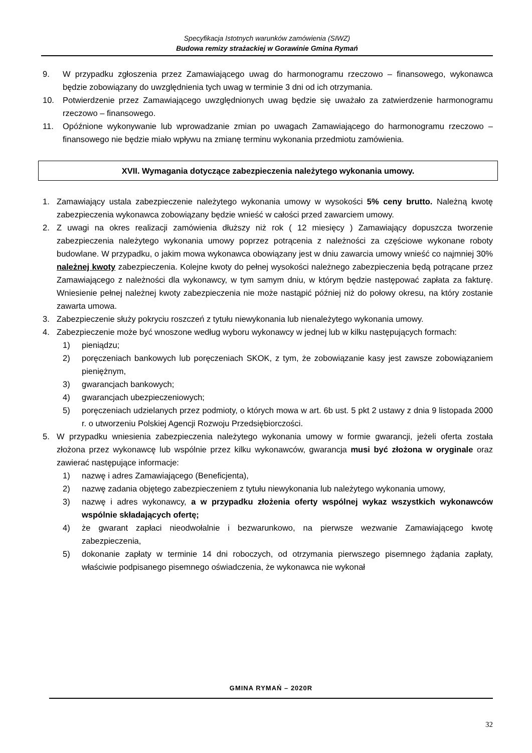Specyfikacja Istotnych warunków zamówienia (SIWZ)
Budowa remizy strażackiej w Gorawinie Gmina Rymań
9. W przypadku zgłoszenia przez Zamawiającego uwag do harmonogramu rzeczowo – finansowego, wykonawca będzie zobowiązany do uwzględnienia tych uwag w terminie 3 dni od ich otrzymania.
10. Potwierdzenie przez Zamawiającego uwzględnionych uwag będzie się uważało za zatwierdzenie harmonogramu rzeczowo – finansowego.
11. Opóźnione wykonywanie lub wprowadzanie zmian po uwagach Zamawiającego do harmonogramu rzeczowo – finansowego nie będzie miało wpływu na zmianę terminu wykonania przedmiotu zamówienia.
XVII. Wymagania dotyczące zabezpieczenia należytego wykonania umowy.
1. Zamawiający ustala zabezpieczenie należytego wykonania umowy w wysokości 5% ceny brutto. Należną kwotę zabezpieczenia wykonawca zobowiązany będzie wnieść w całości przed zawarciem umowy.
2. Z uwagi na okres realizacji zamówienia dłuższy niż rok ( 12 miesięcy ) Zamawiający dopuszcza tworzenie zabezpieczenia należytego wykonania umowy poprzez potrącenia z należności za częściowe wykonane roboty budowlane. W przypadku, o jakim mowa wykonawca obowiązany jest w dniu zawarcia umowy wnieść co najmniej 30% należnej kwoty zabezpieczenia. Kolejne kwoty do pełnej wysokości należnego zabezpieczenia będą potrącane przez Zamawiającego z należności dla wykonawcy, w tym samym dniu, w którym będzie następować zapłata za fakturę. Wniesienie pełnej należnej kwoty zabezpieczenia nie może nastąpić później niż do połowy okresu, na który zostanie zawarta umowa.
3. Zabezpieczenie służy pokryciu roszczeń z tytułu niewykonania lub nienależytego wykonania umowy.
4. Zabezpieczenie może być wnoszone według wyboru wykonawcy w jednej lub w kilku następujących formach:
1) pieniądzu;
2) poręczeniach bankowych lub poręczeniach SKOK, z tym, że zobowiązanie kasy jest zawsze zobowiązaniem pieniężnym,
3) gwarancjach bankowych;
4) gwarancjach ubezpieczeniowych;
5) poręczeniach udzielanych przez podmioty, o których mowa w art. 6b ust. 5 pkt 2 ustawy z dnia 9 listopada 2000 r. o utworzeniu Polskiej Agencji Rozwoju Przedsiębiorczości.
5. W przypadku wniesienia zabezpieczenia należytego wykonania umowy w formie gwarancji, jeżeli oferta została złożona przez wykonawcę lub wspólnie przez kilku wykonawców, gwarancja musi być złożona w oryginale oraz zawierać następujące informacje:
1) nazwę i adres Zamawiającego (Beneficjenta),
2) nazwę zadania objętego zabezpieczeniem z tytułu niewykonania lub należytego wykonania umowy,
3) nazwę i adres wykonawcy, a w przypadku złożenia oferty wspólnej wykaz wszystkich wykonawców wspólnie składających ofertę;
4) że gwarant zapłaci nieodwołalnie i bezwarunkowo, na pierwsze wezwanie Zamawiającego kwotę zabezpieczenia,
5) dokonanie zapłaty w terminie 14 dni roboczych, od otrzymania pierwszego pisemnego żądania zapłaty, właściwie podpisanego pisemnego oświadczenia, że wykonawca nie wykonał
GMINA RYMAŃ – 2020R
32